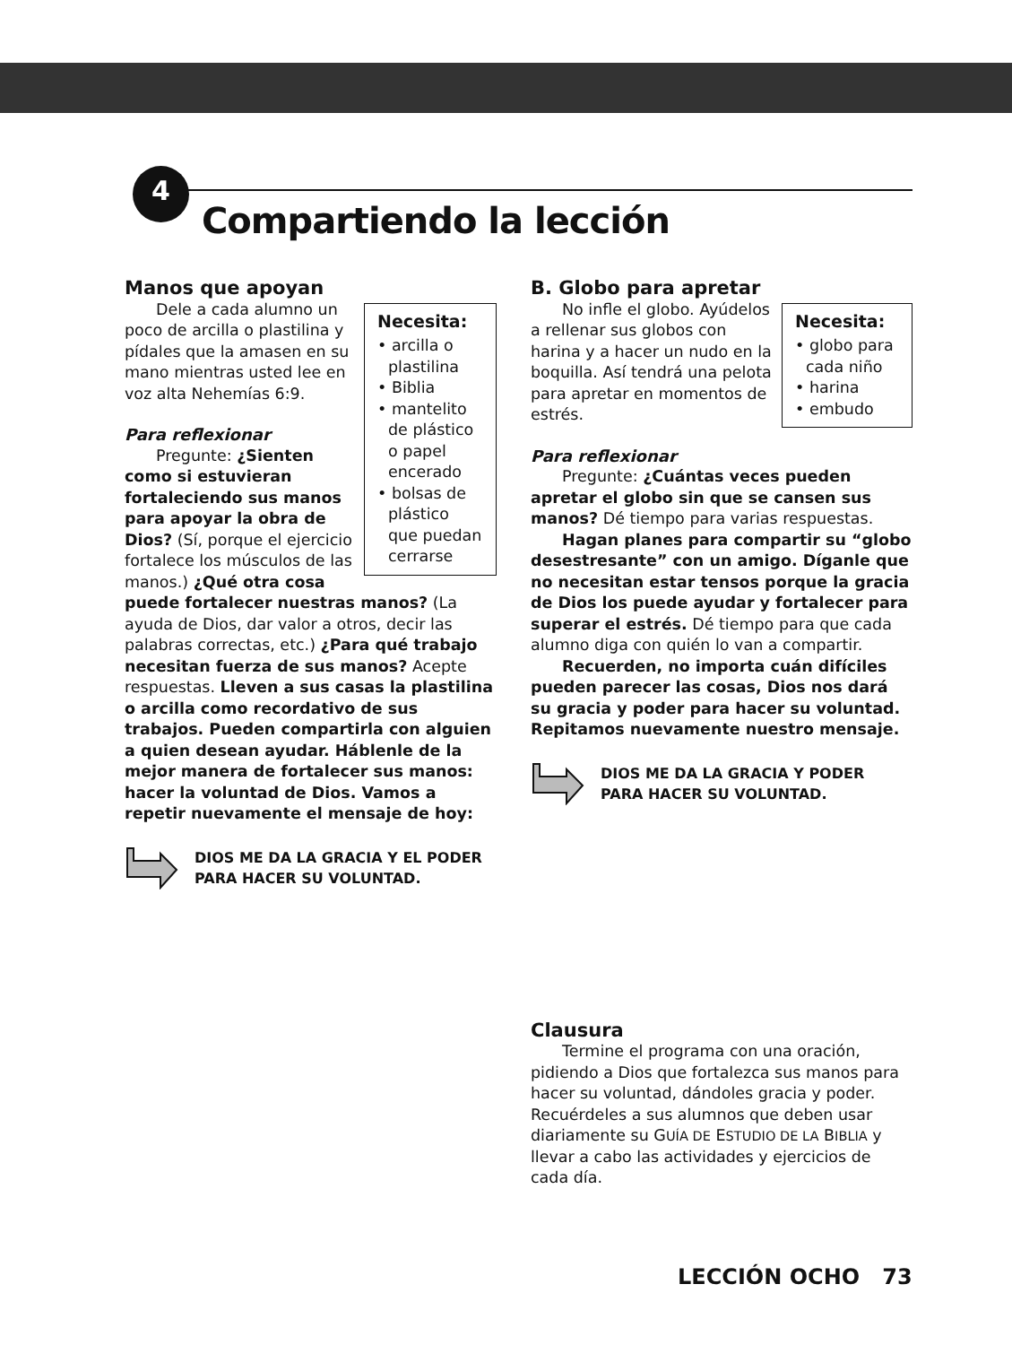4
Compartiendo la lección
Manos que apoyan
Necesita:
• arcilla o plastilina
• Biblia
• mantelito de plástico o papel encerado
• bolsas de plástico que puedan cerrarse
Dele a cada alumno un poco de arcilla o plastilina y pídales que la amasen en su mano mientras usted lee en voz alta Nehemías 6:9.
Para reflexionar
Pregunte: ¿Sienten como si estuvieran fortaleciendo sus manos para apoyar la obra de Dios? (Sí, porque el ejercicio fortalece los músculos de las manos.) ¿Qué otra cosa puede fortalecer nuestras manos? (La ayuda de Dios, dar valor a otros, decir las palabras correctas, etc.) ¿Para qué trabajo necesitan fuerza de sus manos? Acepte respuestas. Lleven a sus casas la plastilina o arcilla como recordativo de sus trabajos. Pueden compartirla con alguien a quien desean ayudar. Háblenle de la mejor manera de fortalecer sus manos: hacer la voluntad de Dios. Vamos a repetir nuevamente el mensaje de hoy:
DIOS ME DA LA GRACIA Y EL PODER
PARA HACER SU VOLUNTAD.
B. Globo para apretar
Necesita:
• globo para cada niño
• harina
• embudo
No infle el globo. Ayúdelos a rellenar sus globos con harina y a hacer un nudo en la boquilla. Así tendrá una pelota para apretar en momentos de estrés.
Para reflexionar
Pregunte: ¿Cuántas veces pueden apretar el globo sin que se cansen sus manos? Dé tiempo para varias respuestas.
Hagan planes para compartir su “globo desestresante” con un amigo. Díganle que no necesitan estar tensos porque la gracia de Dios los puede ayudar y fortalecer para superar el estrés. Dé tiempo para que cada alumno diga con quién lo van a compartir.
Recuerden, no importa cuán difíciles pueden parecer las cosas, Dios nos dará su gracia y poder para hacer su voluntad. Repitamos nuevamente nuestro mensaje.
DIOS ME DA LA GRACIA Y PODER
PARA HACER SU VOLUNTAD.
Clausura
Termine el programa con una oración, pidiendo a Dios que fortalezca sus manos para hacer su voluntad, dándoles gracia y poder. Recuérdeles a sus alumnos que deben usar diariamente su GUÍA DE ESTUDIO DE LA BIBLIA y llevar a cabo las actividades y ejercicios de cada día.
LECCIÓN OCHO 73